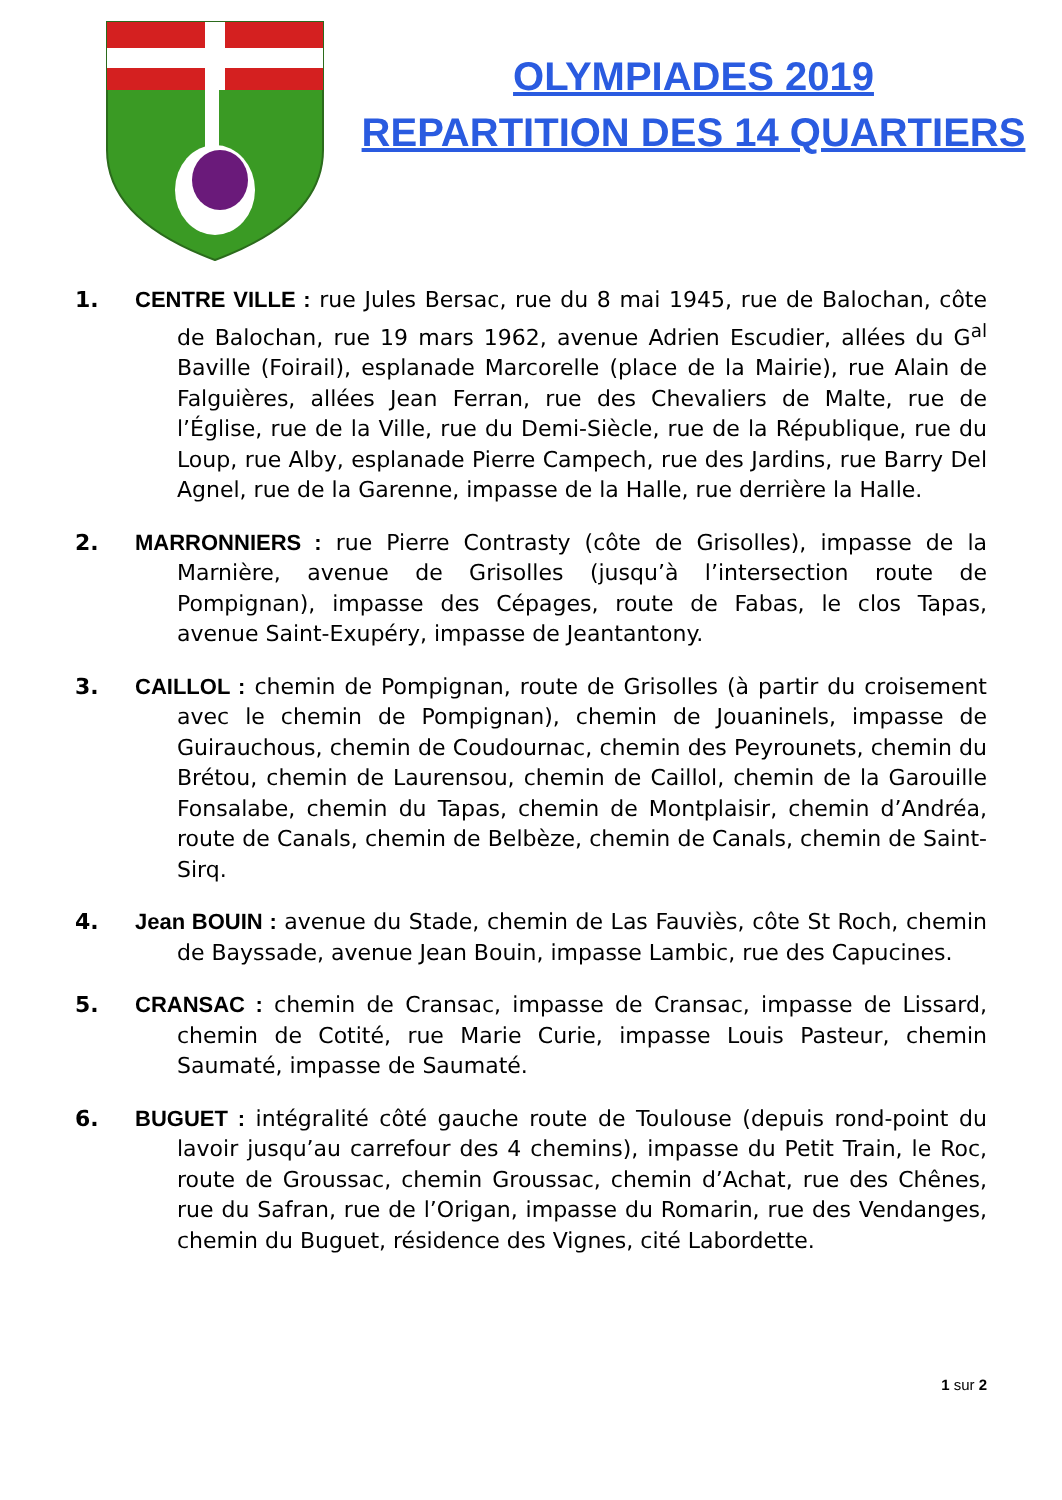OLYMPIADES 2019
REPARTITION DES 14 QUARTIERS
1. CENTRE VILLE : rue Jules Bersac, rue du 8 mai 1945, rue de Balochan, côte de Balochan, rue 19 mars 1962, avenue Adrien Escudier, allées du G<sup>al</sup> Baville (Foirail), esplanade Marcorelle (place de la Mairie), rue Alain de Falguières, allées Jean Ferran, rue des Chevaliers de Malte, rue de l’Église, rue de la Ville, rue du Demi-Siècle, rue de la République, rue du Loup, rue Alby, esplanade Pierre Campech, rue des Jardins, rue Barry Del Agnel, rue de la Garenne, impasse de la Halle, rue derrière la Halle.
2. MARRONNIERS : rue Pierre Contrasty (côte de Grisolles), impasse de la Marnière, avenue de Grisolles (jusqu’à l’intersection route de Pompignan), impasse des Cépages, route de Fabas, le clos Tapas, avenue Saint-Exupéry, impasse de Jeantantony.
3. CAILLOL : chemin de Pompignan, route de Grisolles (à partir du croisement avec le chemin de Pompignan), chemin de Jouaninels, impasse de Guirauchous, chemin de Coudournac, chemin des Peyrounets, chemin du Brétou, chemin de Laurensou, chemin de Caillol, chemin de la Garouille Fonsalabe, chemin du Tapas, chemin de Montplaisir, chemin d’Andréa, route de Canals, chemin de Belbèze, chemin de Canals, chemin de Saint-Sirq.
4. Jean BOUIN : avenue du Stade, chemin de Las Fauviès, côte St Roch, chemin de Bayssade, avenue Jean Bouin, impasse Lambic, rue des Capucines.
5. CRANSAC : chemin de Cransac, impasse de Cransac, impasse de Lissard, chemin de Cotité, rue Marie Curie, impasse Louis Pasteur, chemin Saumaté, impasse de Saumaté.
6. BUGUET : intégralité côté gauche route de Toulouse (depuis rond-point du lavoir jusqu’au carrefour des 4 chemins), impasse du Petit Train, le Roc, route de Groussac, chemin Groussac, chemin d’Achat, rue des Chênes, rue du Safran, rue de l’Origan, impasse du Romarin, rue des Vendanges, chemin du Buguet, résidence des Vignes, cité Labordette.
1 sur 2